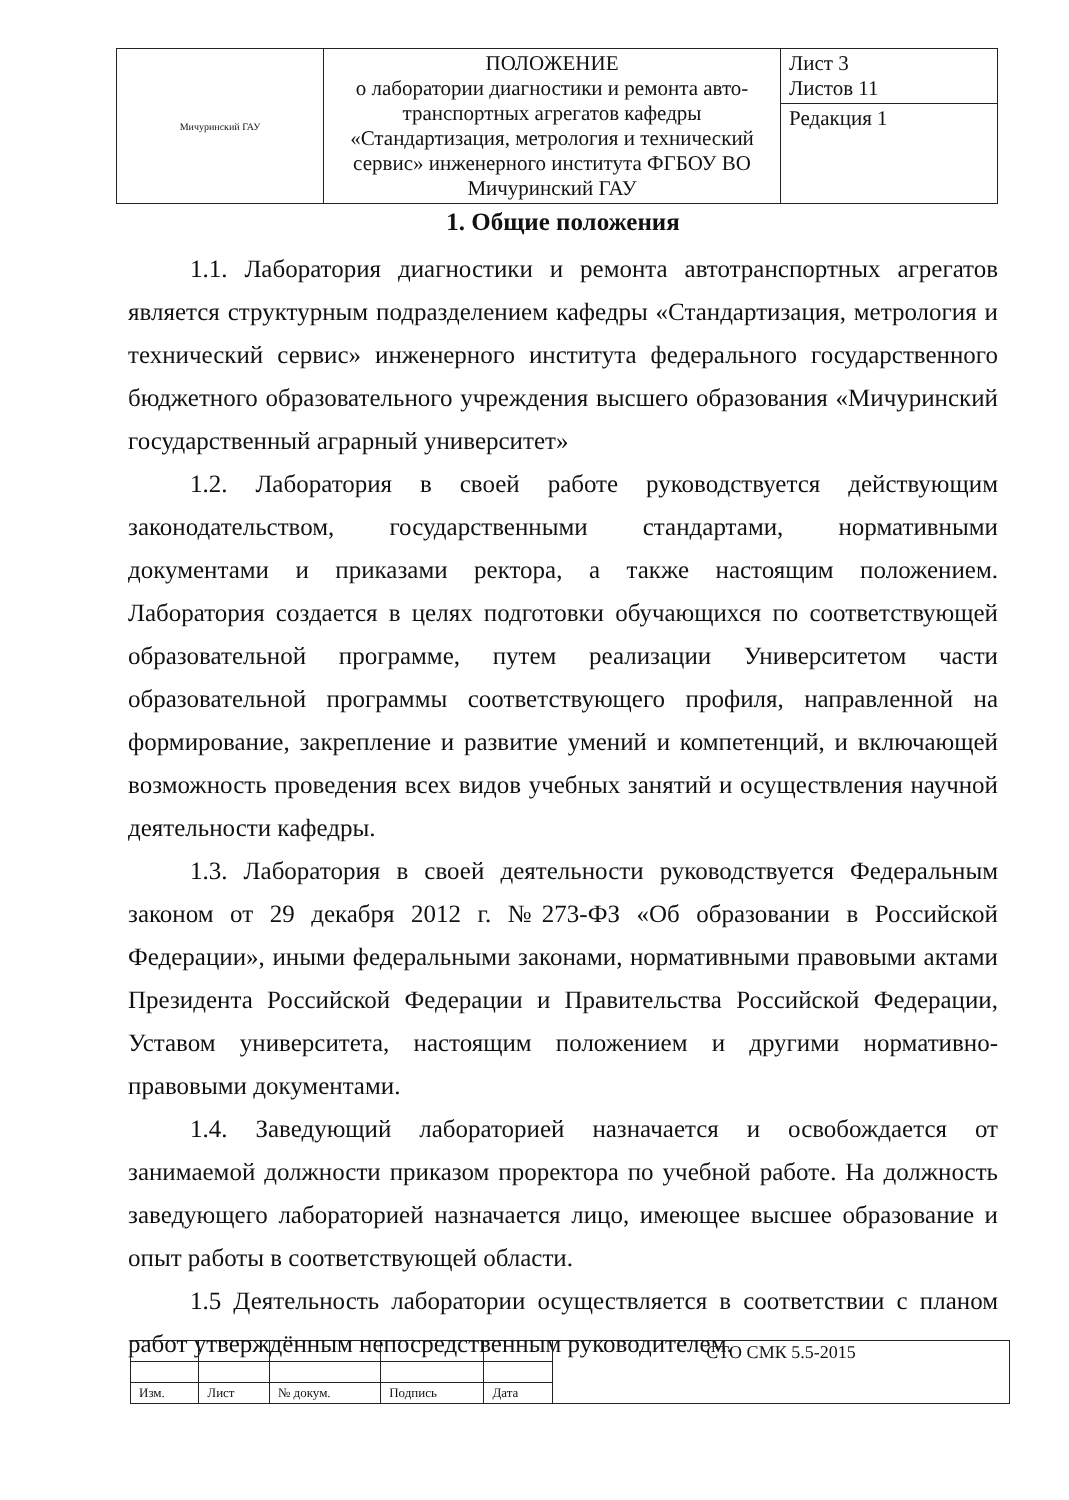| Мичуринский ГАУ | ПОЛОЖЕНИЕ о лаборатории диагностики и ремонта авто-транспортных агрегатов кафедры «Стандартизация, метрология и технический сервис» инженерного института ФГБОУ ВО Мичуринский ГАУ | Лист 3 Листов 11 |
| | | Редакция 1 |
1. Общие положения
1.1. Лаборатория диагностики и ремонта автотранспортных агрегатов является структурным подразделением кафедры «Стандартизация, метрология и технический сервис» инженерного института федерального государственного бюджетного образовательного учреждения высшего образования «Мичуринский государственный аграрный университет»
1.2. Лаборатория в своей работе руководствуется действующим законодательством, государственными стандартами, нормативными документами и приказами ректора, а также настоящим положением. Лаборатория создается в целях подготовки обучающихся по соответствующей образовательной программе, путем реализации Университетом части образовательной программы соответствующего профиля, направленной на формирование, закрепление и развитие умений и компетенций, и включающей возможность проведения всех видов учебных занятий и осуществления научной деятельности кафедры.
1.3. Лаборатория в своей деятельности руководствуется Федеральным законом от 29 декабря 2012 г. №273-ФЗ «Об образовании в Российской Федерации», иными федеральными законами, нормативными правовыми актами Президента Российской Федерации и Правительства Российской Федерации, Уставом университета, настоящим положением и другими нормативно-правовыми документами.
1.4. Заведующий лабораторией назначается и освобождается от занимаемой должности приказом проректора по учебной работе. На должность заведующего лабораторией назначается лицо, имеющее высшее образование и опыт работы в соответствующей области.
1.5 Деятельность лаборатории осуществляется в соответствии с планом работ утверждённым непосредственным руководителем.
| | | | | | СТО СМК 5.5-2015 |
| Изм. | Лист | № докум. | Подпись | Дата | |